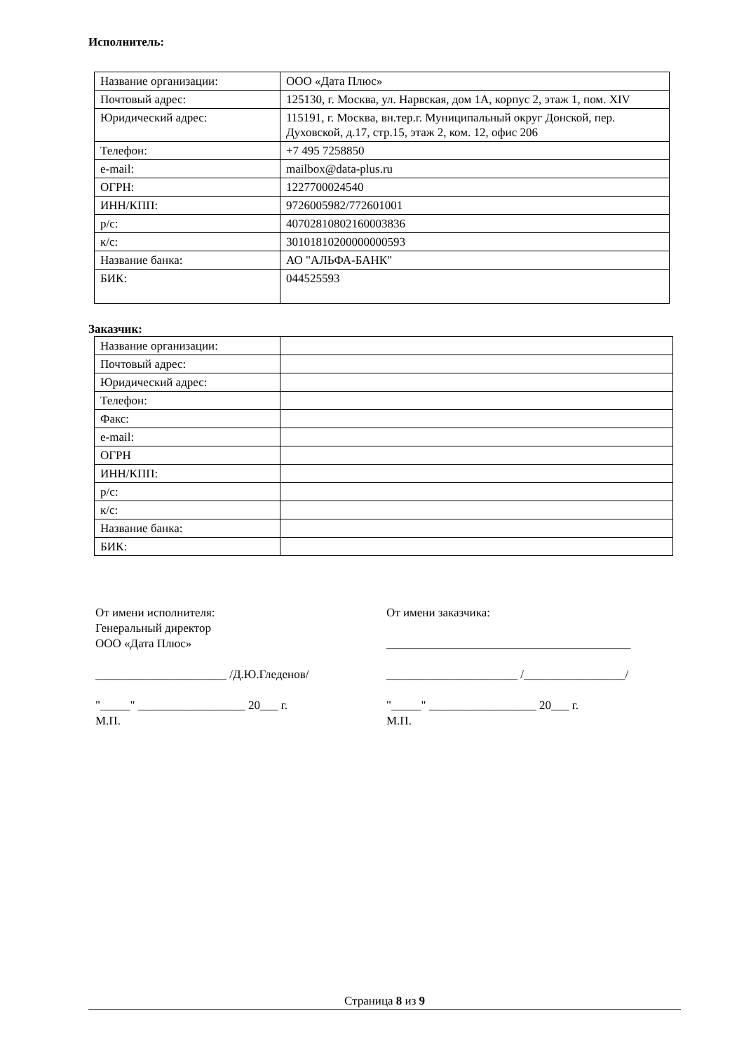Исполнитель:
| Название организации: | ООО «Дата Плюс» |
| Почтовый адрес: | 125130, г. Москва, ул. Нарвская, дом 1А, корпус 2, этаж 1, пом. XIV |
| Юридический адрес: | 115191, г. Москва, вн.тер.г. Муниципальный округ Донской, пер. Духовской, д.17, стр.15, этаж 2, ком. 12, офис 206 |
| Телефон: | +7 495 7258850 |
| e-mail: | mailbox@data-plus.ru |
| ОГРН: | 1227700024540 |
| ИНН/КПП: | 9726005982/772601001 |
| р/с: | 40702810802160003836 |
| к/с: | 30101810200000000593 |
| Название банка: | АО "АЛЬФА-БАНК" |
| БИК: | 044525593 |
Заказчик:
| Название организации: | |
| Почтовый адрес: | |
| Юридический адрес: | |
| Телефон: | |
| Факс: | |
| e-mail: | |
| ОГРН | |
| ИНН/КПП: | |
| р/с: | |
| к/с: | |
| Название банка: | |
| БИК: | |
От имени исполнителя:
Генеральный директор
ООО «Дата Плюс»
______________________ /Д.Ю.Гледенов/
"_____" __________________ 20___ г.
М.П.
От имени заказчика:
_________________________________________
______________________ /_________________/
"_____" __________________ 20___ г.
М.П.
Страница 8 из 9